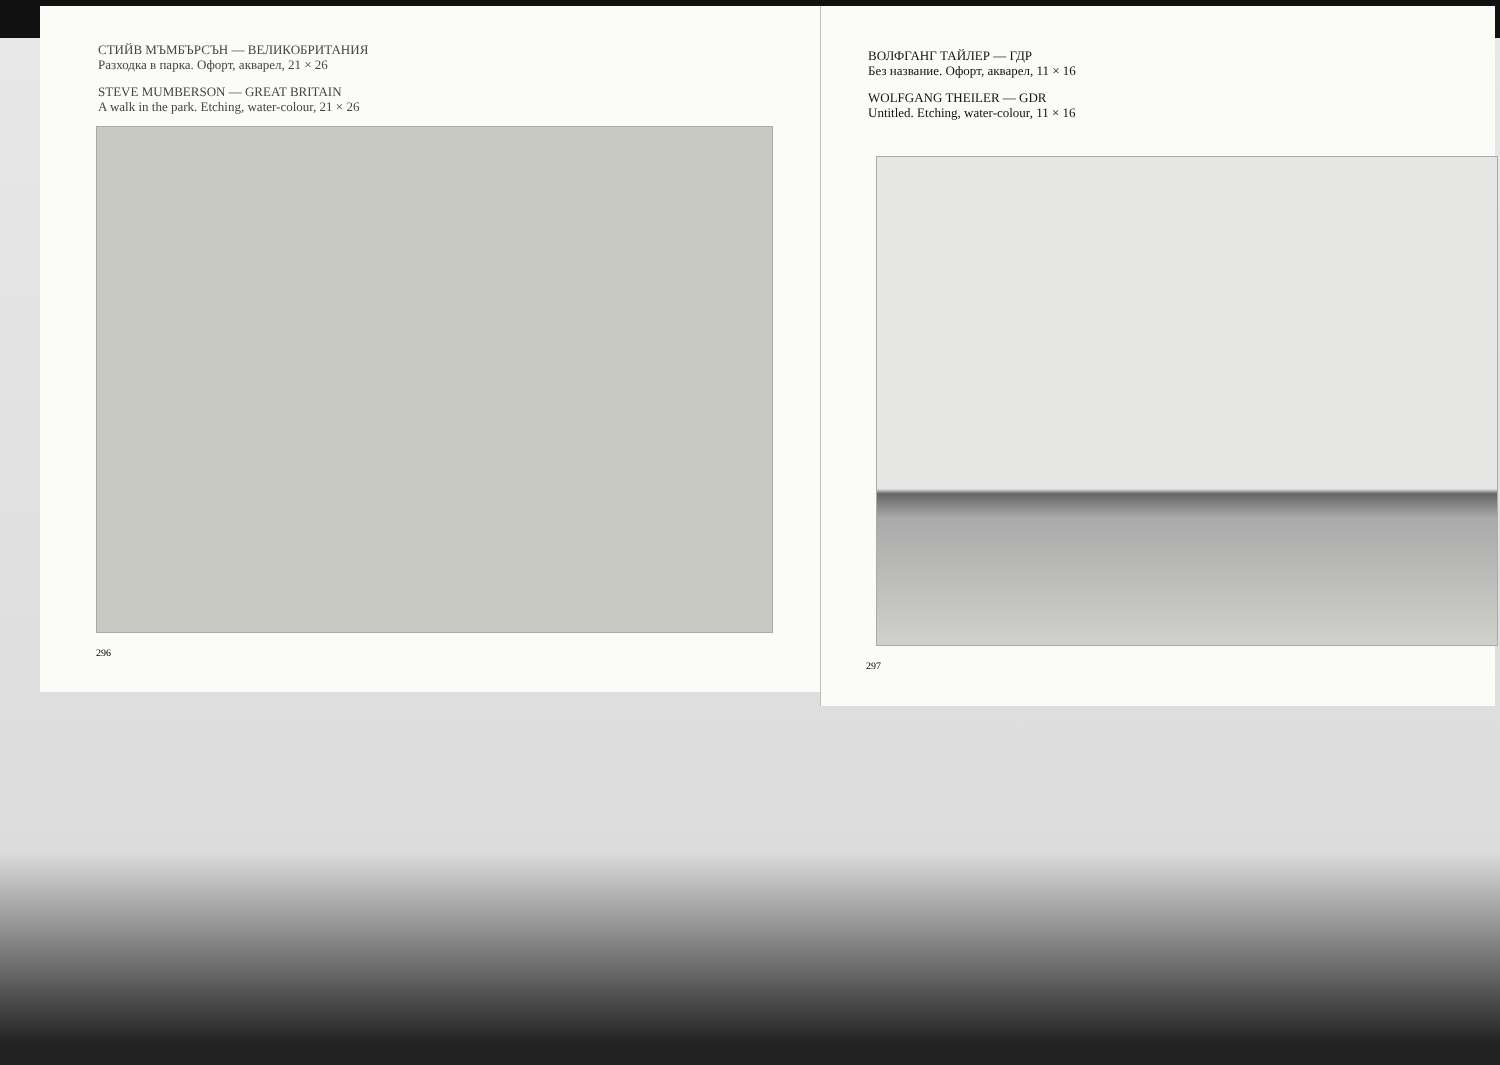СТИЙВ МЪМБЪРСЪН — ВЕЛИКОБРИТАНИЯ
Разходка в парка. Офорт, акварел, 21 × 26
STEVE MUMBERSON — GREAT BRITAIN
A walk in the park. Etching, water-colour, 21 × 26
296
ВОЛФГАНГ ТАЙЛЕР — ГДР
Без название. Офорт, акварел, 11 × 16
WOLFGANG THEILER — GDR
Untitled. Etching, water-colour, 11 × 16
297